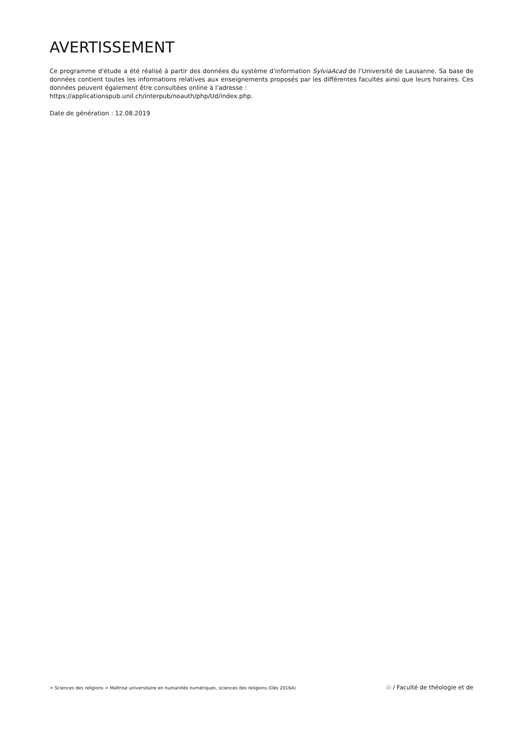AVERTISSEMENT
Ce programme d'étude a été réalisé à partir des données du système d'information SylviaAcad de l'Université de Lausanne. Sa base de données contient toutes les informations relatives aux enseignements proposés par les différentes facultés ainsi que leurs horaires. Ces données peuvent également être consultées online à l'adresse :
https://applicationspub.unil.ch/interpub/noauth/php/Ud/index.php.
Date de génération : 12.08.2019
> Sciences des religions > Maîtrise universitaire en humanités numériques, sciences des religions (Dès 2016A)
iii / Faculté de théologie et de